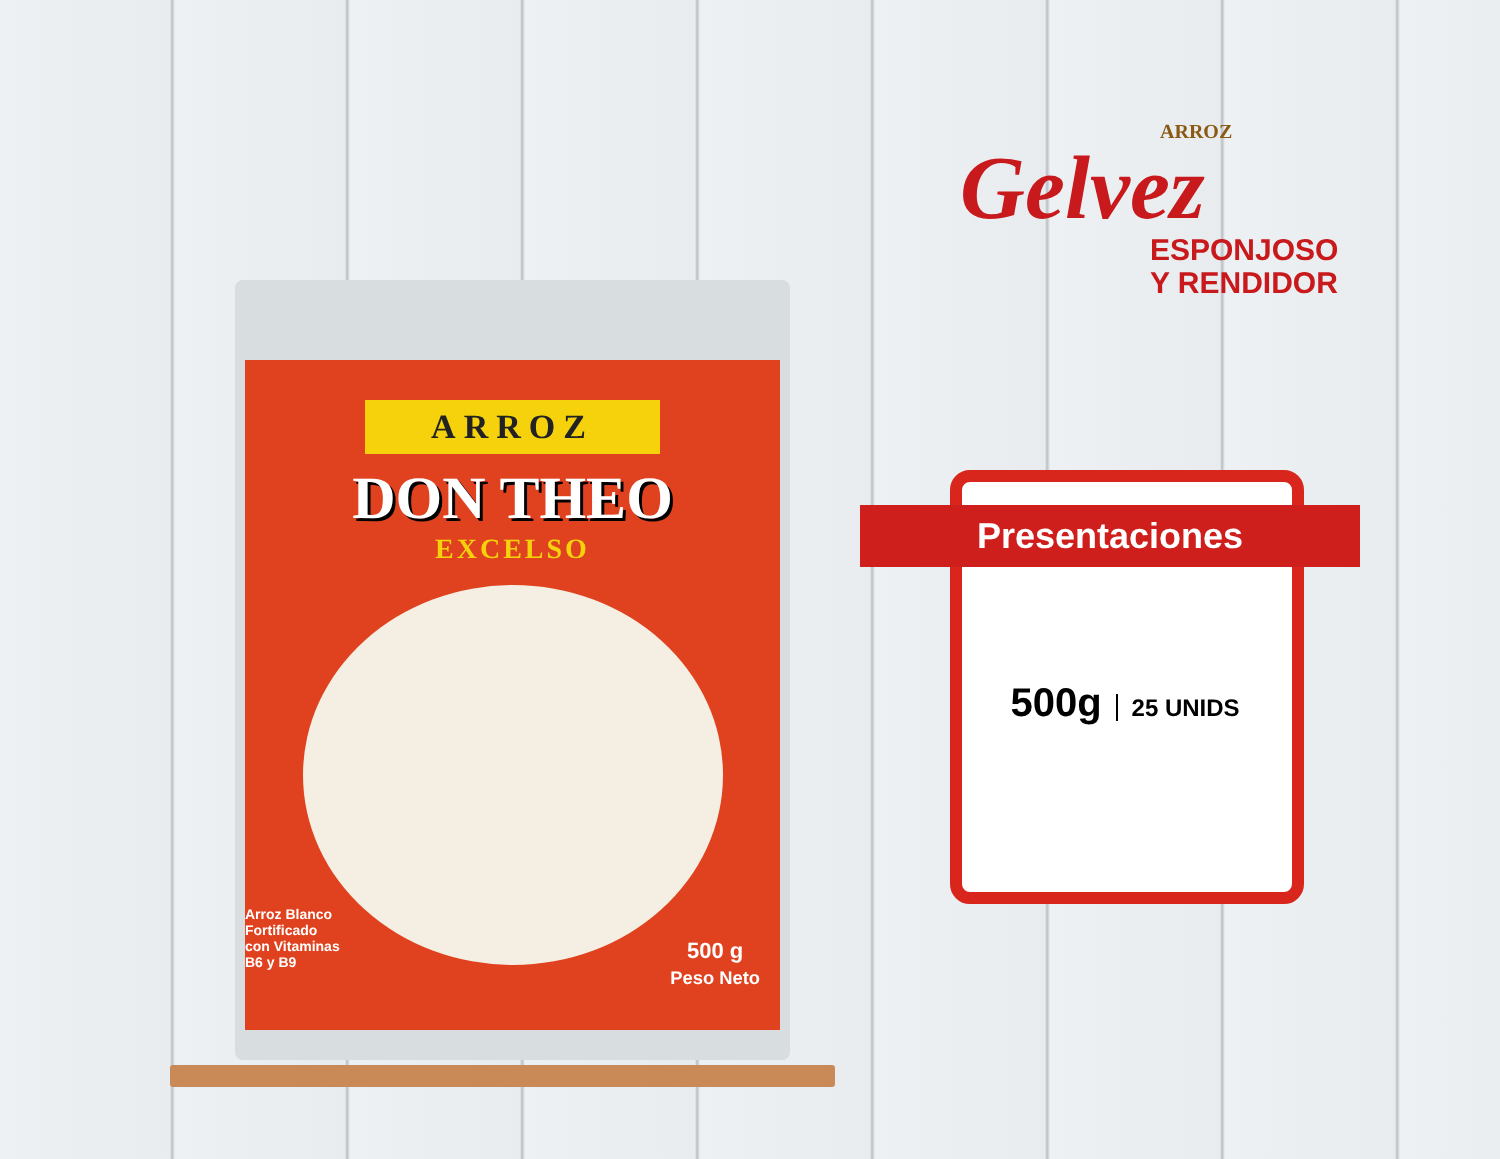ARROZ
DON THEO
EXCELSO
Arroz Blanco
Fortificado
con Vitaminas
B6 y B9
500 g
Peso Neto
ARROZ
Gelvez
ESPONJOSO
Y RENDIDOR
Presentaciones
500g 25 UNIDS